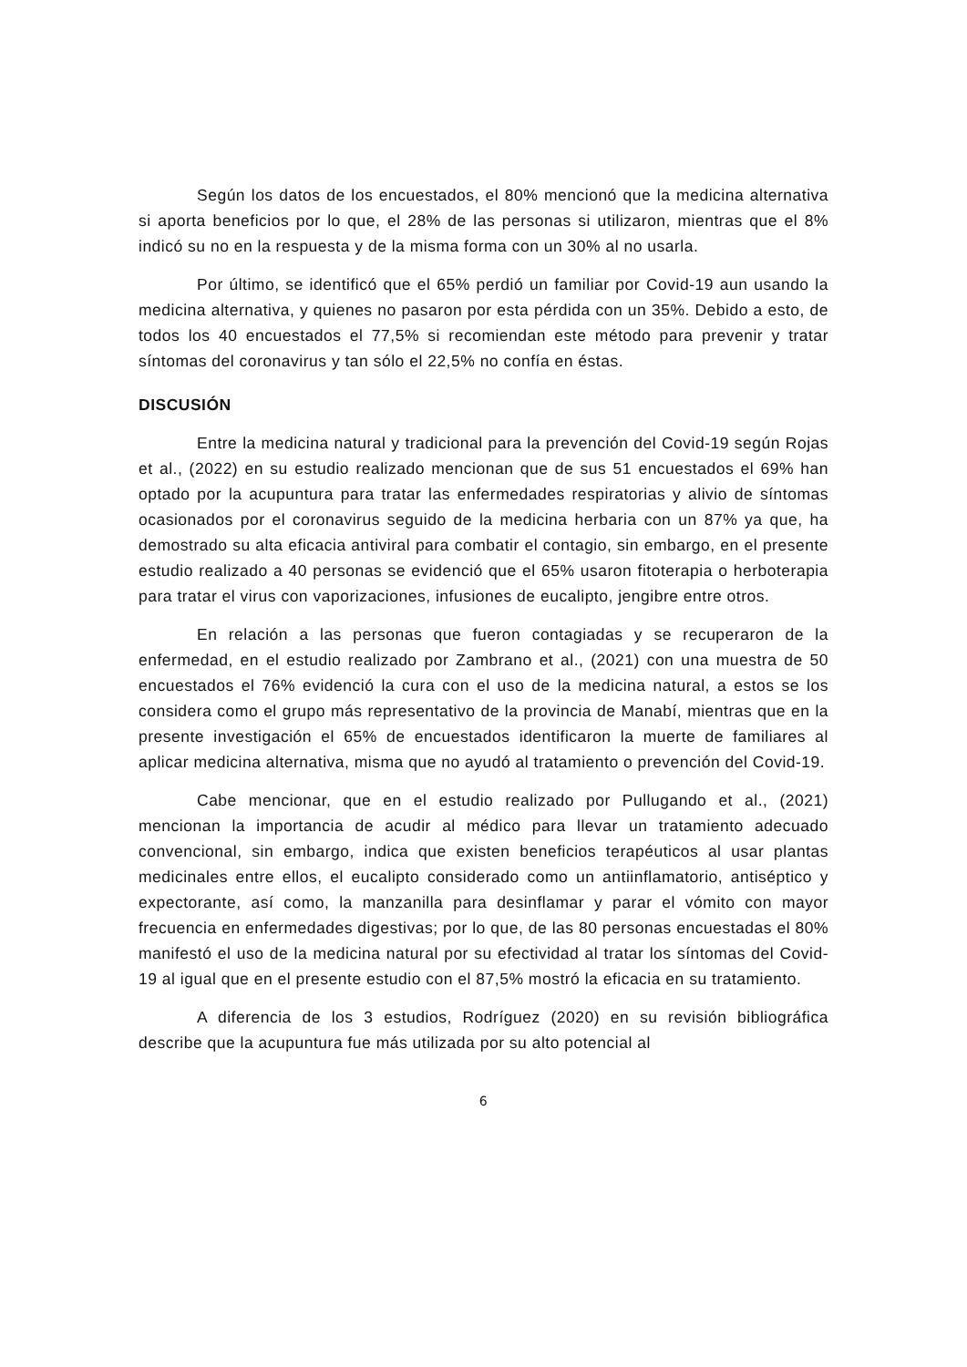Según los datos de los encuestados, el 80% mencionó que la medicina alternativa si aporta beneficios por lo que, el 28% de las personas si utilizaron, mientras que el 8% indicó su no en la respuesta y de la misma forma con un 30% al no usarla.
Por último, se identificó que el 65% perdió un familiar por Covid-19 aun usando la medicina alternativa, y quienes no pasaron por esta pérdida con un 35%. Debido a esto, de todos los 40 encuestados el 77,5% si recomiendan este método para prevenir y tratar síntomas del coronavirus y tan sólo el 22,5% no confía en éstas.
DISCUSIÓN
Entre la medicina natural y tradicional para la prevención del Covid-19 según Rojas et al., (2022) en su estudio realizado mencionan que de sus 51 encuestados el 69% han optado por la acupuntura para tratar las enfermedades respiratorias y alivio de síntomas ocasionados por el coronavirus seguido de la medicina herbaria con un 87% ya que, ha demostrado su alta eficacia antiviral para combatir el contagio, sin embargo, en el presente estudio realizado a 40 personas se evidenció que el 65% usaron fitoterapia o herboterapia para tratar el virus con vaporizaciones, infusiones de eucalipto, jengibre entre otros.
En relación a las personas que fueron contagiadas y se recuperaron de la enfermedad, en el estudio realizado por Zambrano et al., (2021) con una muestra de 50 encuestados el 76% evidenció la cura con el uso de la medicina natural, a estos se los considera como el grupo más representativo de la provincia de Manabí, mientras que en la presente investigación el 65% de encuestados identificaron la muerte de familiares al aplicar medicina alternativa, misma que no ayudó al tratamiento o prevención del Covid-19.
Cabe mencionar, que en el estudio realizado por Pullugando et al., (2021) mencionan la importancia de acudir al médico para llevar un tratamiento adecuado convencional, sin embargo, indica que existen beneficios terapéuticos al usar plantas medicinales entre ellos, el eucalipto considerado como un antiinflamatorio, antiséptico y expectorante, así como, la manzanilla para desinflamar y parar el vómito con mayor frecuencia en enfermedades digestivas; por lo que, de las 80 personas encuestadas el 80% manifestó el uso de la medicina natural por su efectividad al tratar los síntomas del Covid-19 al igual que en el presente estudio con el 87,5% mostró la eficacia en su tratamiento.
A diferencia de los 3 estudios, Rodríguez (2020) en su revisión bibliográfica describe que la acupuntura fue más utilizada por su alto potencial al
6